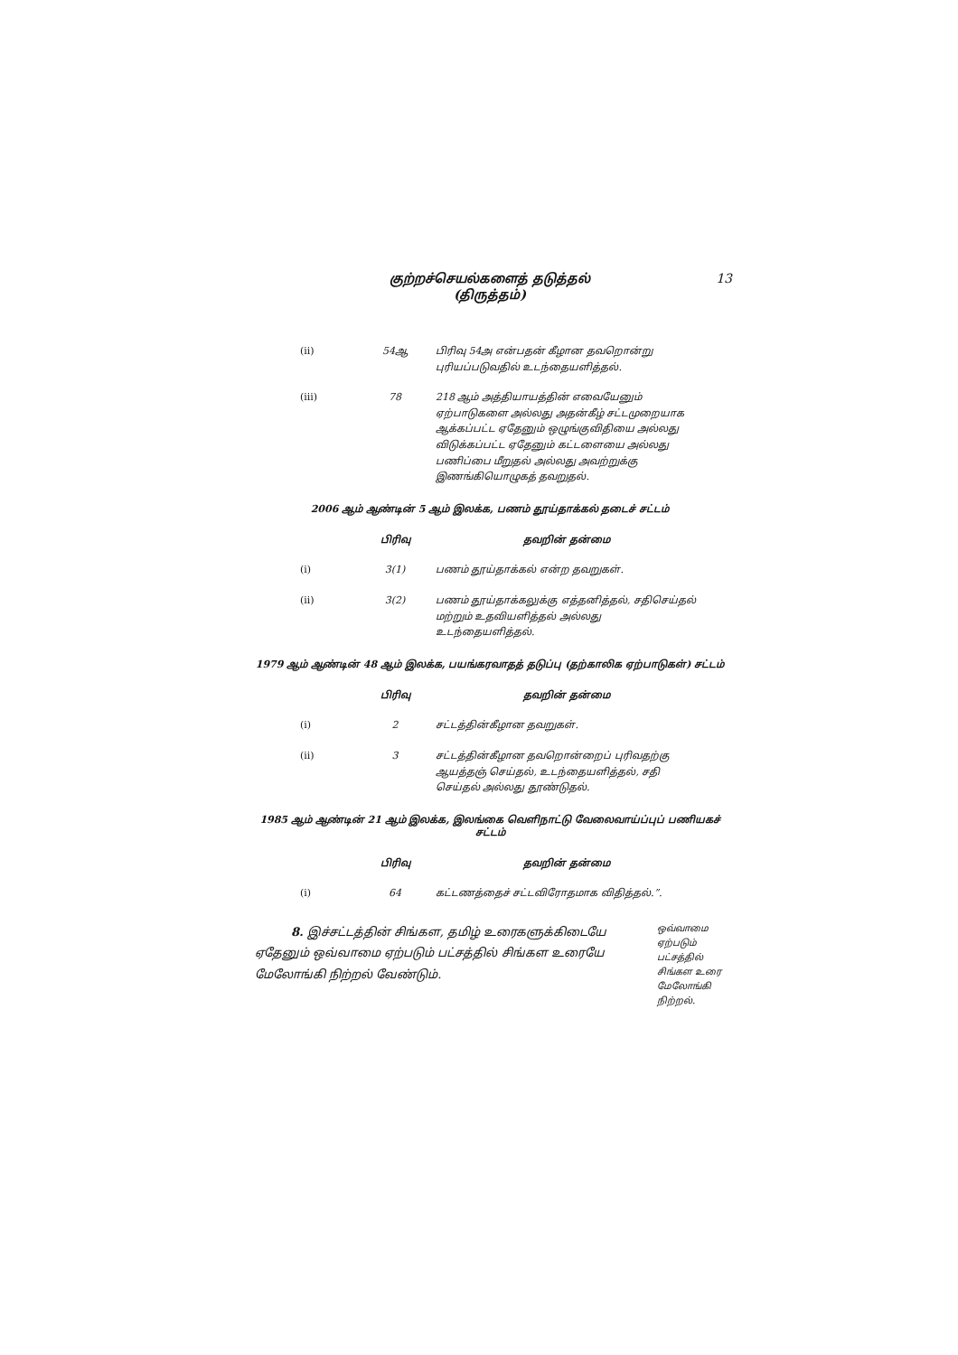குற்றச்செயல்களைத் தடுத்தல்
(திருத்தம்)
13
| (ii) | 54ஆ | பிரிவு 54அ என்பதன் கீழான தவறொன்று புரியப்படுவதில் உடந்தையளித்தல். |
| (iii) | 78 | 218 ஆம் அத்தியாயத்தின் எவையேனும் ஏற்பாடுகளை அல்லது அதன்கீழ் சட்டமுறையாக ஆக்கப்பட்ட ஏதேனும் ஒழுங்குவிதியை அல்லது விடுக்கப்பட்ட ஏதேனும் கட்டளையை அல்லது பணிப்பை மீறுதல் அல்லது அவற்றுக்கு இணங்கியொழுகத் தவறுதல். |
2006 ஆம் ஆண்டின் 5 ஆம் இலக்க, பணம் தூய்தாக்கல் தடைச் சட்டம்
| | பிரிவு | தவறின் தன்மை |
| --- | --- | --- |
| (i) | 3(1) | பணம் தூய்தாக்கல் என்ற தவறுகள். |
| (ii) | 3(2) | பணம் தூய்தாக்கலுக்கு எத்தனித்தல், சதிசெய்தல் மற்றும் உதவியளித்தல் அல்லது உடந்தையளித்தல். |
1979 ஆம் ஆண்டின் 48 ஆம் இலக்க, பயங்கரவாதத் தடுப்பு (தற்காலிக ஏற்பாடுகள்) சட்டம்
| | பிரிவு | தவறின் தன்மை |
| --- | --- | --- |
| (i) | 2 | சட்டத்தின்கீழான தவறுகள். |
| (ii) | 3 | சட்டத்தின்கீழான தவறொன்றைப் புரிவதற்கு ஆயத்தஞ் செய்தல், உடந்தையளித்தல், சதி செய்தல் அல்லது தூண்டுதல். |
1985 ஆம் ஆண்டின் 21 ஆம் இலக்க, இலங்கை வெளிநாட்டு வேலைவாய்ப்புப் பணியகச் சட்டம்
| | பிரிவு | தவறின் தன்மை |
| --- | --- | --- |
| (i) | 64 | கட்டணத்தைச் சட்டவிரோதமாக விதித்தல்.”. |
ஒவ்வாமை
ஏற்படும்
பட்சத்தில்
சிங்கள உரை
மேலோங்கி
நிற்றல்.
8. இச்சட்டத்தின் சிங்கள, தமிழ் உரைகளுக்கிடையே ஏதேனும் ஒவ்வாமை ஏற்படும் பட்சத்தில் சிங்கள உரையே மேலோங்கி நிற்றல் வேண்டும்.